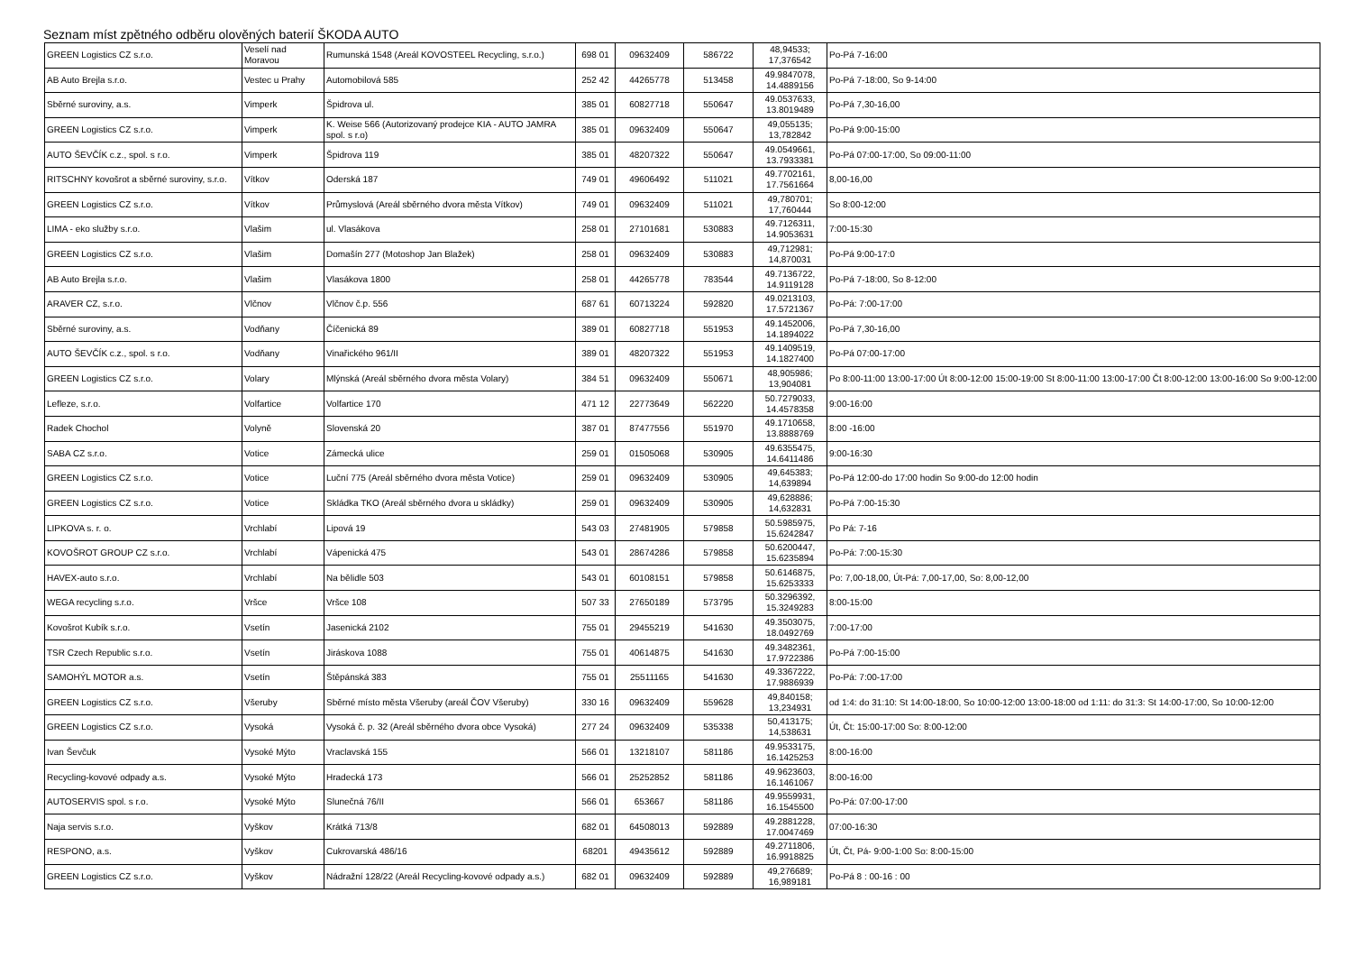Seznam míst zpětného odběru olověných baterií ŠKODA AUTO
| GREEN Logistics CZ s.r.o. | Veselí nad Moravou | Rumunská 1548 (Areál KOVOSTEEL Recycling, s.r.o.) | 698 01 | 09632409 | 586722 | 48,94533; 17,376542 | Po-Pá 7-16:00 |
| AB Auto Brejla s.r.o. | Vestec u Prahy | Automobilová 585 | 252 42 | 44265778 | 513458 | 49.9847078, 14.4889156 | Po-Pá 7-18:00, So 9-14:00 |
| Sběrné suroviny, a.s. | Vimperk | Špidrova ul. | 385 01 | 60827718 | 550647 | 49.0537633, 13.8019489 | Po-Pá 7,30-16,00 |
| GREEN Logistics CZ s.r.o. | Vimperk | K. Weise 566 (Autorizovaný prodejce KIA - AUTO JAMRA spol. s r.o) | 385 01 | 09632409 | 550647 | 49,055135; 13,782842 | Po-Pá 9:00-15:00 |
| AUTO ŠEVČÍK c.z., spol. s r.o. | Vimperk | Špidrova 119 | 385 01 | 48207322 | 550647 | 49.0549661, 13.7933381 | Po-Pá 07:00-17:00, So 09:00-11:00 |
| RITSCHNY kovošrot a sběrné suroviny, s.r.o. | Vítkov | Oderská 187 | 749 01 | 49606492 | 511021 | 49.7702161, 17.7561664 | 8,00-16,00 |
| GREEN Logistics CZ s.r.o. | Vítkov | Průmyslová (Areál sběrného dvora města Vítkov) | 749 01 | 09632409 | 511021 | 49,780701; 17,760444 | So 8:00-12:00 |
| LIMA - eko služby s.r.o. | Vlašim | ul. Vlasákova | 258 01 | 27101681 | 530883 | 49.7126311, 14.9053631 | 7:00-15:30 |
| GREEN Logistics CZ s.r.o. | Vlašim | Domašín 277 (Motoshop Jan Blažek) | 258 01 | 09632409 | 530883 | 49,712981; 14,870031 | Po-Pá 9:00-17:0 |
| AB Auto Brejla s.r.o. | Vlašim | Vlasákova 1800 | 258 01 | 44265778 | 783544 | 49.7136722, 14.9119128 | Po-Pá 7-18:00, So 8-12:00 |
| ARAVER CZ, s.r.o. | Vlčnov | Vlčnov č.p. 556 | 687 61 | 60713224 | 592820 | 49.0213103, 17.5721367 | Po-Pá: 7:00-17:00 |
| Sběrné suroviny, a.s. | Vodňany | Číčenická 89 | 389 01 | 60827718 | 551953 | 49.1452006, 14.1894022 | Po-Pá 7,30-16,00 |
| AUTO ŠEVČÍK c.z., spol. s r.o. | Vodňany | Vinařického 961/II | 389 01 | 48207322 | 551953 | 49.1409519, 14.1827400 | Po-Pá 07:00-17:00 |
| GREEN Logistics CZ s.r.o. | Volary | Mlýnská (Areál sběrného dvora města Volary) | 384 51 | 09632409 | 550671 | 48,905986; 13,904081 | Po 8:00-11:00 13:00-17:00 Út 8:00-12:00 15:00-19:00 St 8:00-11:00 13:00-17:00 Čt 8:00-12:00 13:00-16:00 So 9:00-12:00 |
| Lefleze, s.r.o. | Volfartice | Volfartice 170 | 471 12 | 22773649 | 562220 | 50.7279033, 14.4578358 | 9:00-16:00 |
| Radek Chochol | Volyně | Slovenská 20 | 387 01 | 87477556 | 551970 | 49.1710658, 13.8888769 | 8:00 -16:00 |
| SABA CZ s.r.o. | Votice | Zámecká ulice | 259 01 | 01505068 | 530905 | 49.6355475, 14.6411486 | 9:00-16:30 |
| GREEN Logistics CZ s.r.o. | Votice | Luční 775 (Areál sběrného dvora města Votice) | 259 01 | 09632409 | 530905 | 49,645383; 14,639894 | Po-Pá 12:00-do 17:00 hodin So 9:00-do 12:00 hodin |
| GREEN Logistics CZ s.r.o. | Votice | Skládka TKO (Areál sběrného dvora u skládky) | 259 01 | 09632409 | 530905 | 49,628886; 14,632831 | Po-Pá 7:00-15:30 |
| LIPKOVA s. r. o. | Vrchlabí | Lipová 19 | 543 03 | 27481905 | 579858 | 50.5985975, 15.6242847 | Po Pá: 7-16 |
| KOVOŠROT GROUP CZ s.r.o. | Vrchlabí | Vápenická 475 | 543 01 | 28674286 | 579858 | 50.6200447, 15.6235894 | Po-Pá: 7:00-15:30 |
| HAVEX-auto s.r.o. | Vrchlabí | Na bělidle 503 | 543 01 | 60108151 | 579858 | 50.6146875, 15.6253333 | Po: 7,00-18,00, Út-Pá: 7,00-17,00, So: 8,00-12,00 |
| WEGA recycling s.r.o. | Vršce | Vršce 108 | 507 33 | 27650189 | 573795 | 50.3296392, 15.3249283 | 8:00-15:00 |
| Kovošrot Kubík s.r.o. | Vsetín | Jasenická 2102 | 755 01 | 29455219 | 541630 | 49.3503075, 18.0492769 | 7:00-17:00 |
| TSR Czech Republic s.r.o. | Vsetín | Jiráskova 1088 | 755 01 | 40614875 | 541630 | 49.3482361, 17.9722386 | Po-Pá 7:00-15:00 |
| SAMOHÝL MOTOR a.s. | Vsetín | Štěpánská 383 | 755 01 | 25511165 | 541630 | 49.3367222, 17.9886939 | Po-Pá: 7:00-17:00 |
| GREEN Logistics CZ s.r.o. | Všeruby | Sběrné místo města Všeruby (areál ČOV Všeruby) | 330 16 | 09632409 | 559628 | 49,840158; 13,234931 | od 1:4: do 31:10: St 14:00-18:00, So 10:00-12:00 13:00-18:00 od 1:11: do 31:3: St 14:00-17:00, So 10:00-12:00 |
| GREEN Logistics CZ s.r.o. | Vysoká | Vysoká č. p. 32 (Areál sběrného dvora obce Vysoká) | 277 24 | 09632409 | 535338 | 50,413175; 14,538631 | Út, Čt: 15:00-17:00 So: 8:00-12:00 |
| Ivan Ševčuk | Vysoké Mýto | Vraclavská 155 | 566 01 | 13218107 | 581186 | 49.9533175, 16.1425253 | 8:00-16:00 |
| Recycling-kovové odpady a.s. | Vysoké Mýto | Hradecká 173 | 566 01 | 25252852 | 581186 | 49.9623603, 16.1461067 | 8:00-16:00 |
| AUTOSERVIS spol. s r.o. | Vysoké Mýto | Slunečná 76/II | 566 01 | 653667 | 581186 | 49.9559931, 16.1545500 | Po-Pá: 07:00-17:00 |
| Naja servis s.r.o. | Vyškov | Krátká 713/8 | 682 01 | 64508013 | 592889 | 49.2881228, 17.0047469 | 07:00-16:30 |
| RESPONO, a.s. | Vyškov | Cukrovarská 486/16 | 68201 | 49435612 | 592889 | 49.2711806, 16.9918825 | Út, Čt, Pá- 9:00-1:00 So: 8:00-15:00 |
| GREEN Logistics CZ s.r.o. | Vyškov | Nádražní 128/22 (Areál Recycling-kovové odpady a.s.) | 682 01 | 09632409 | 592889 | 49,276689; 16,989181 | Po-Pá 8 : 00-16 : 00 |